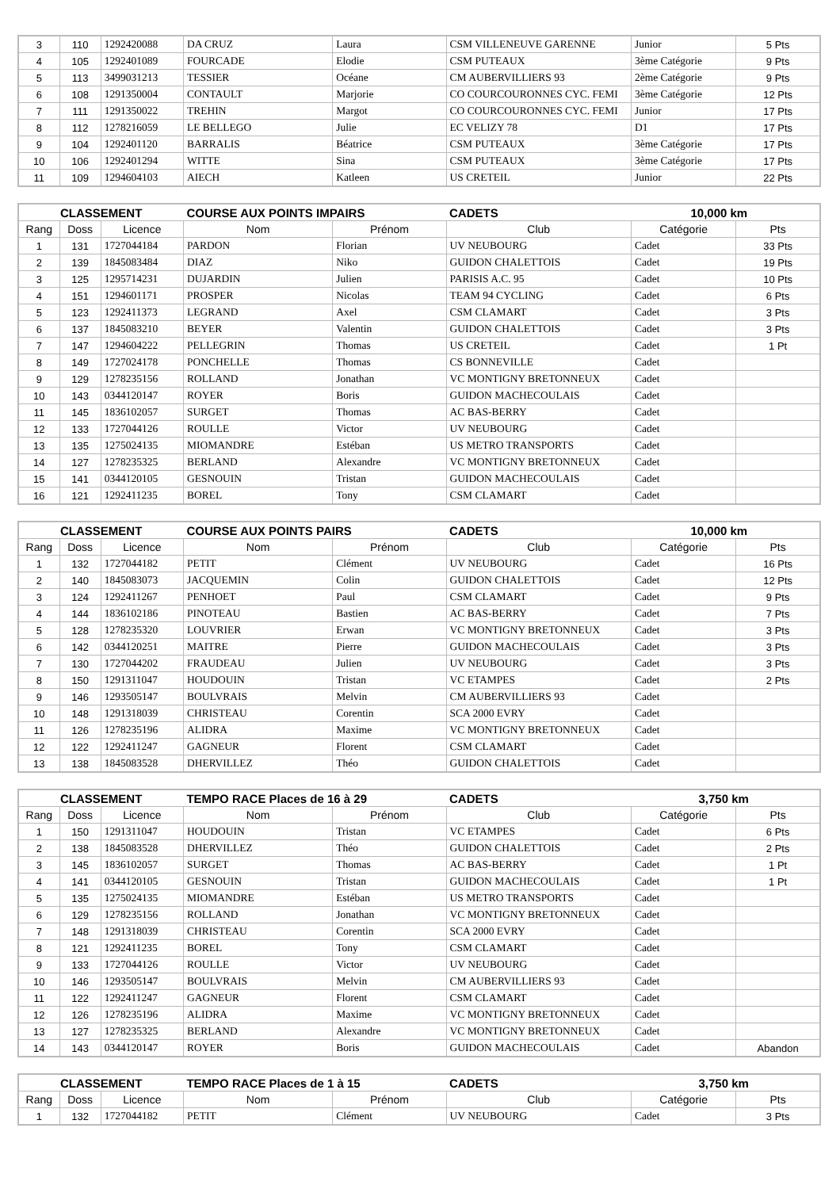| 3 | 110 | 1292420088 | DA CRUZ | Laura | CSM VILLENEUVE GARENNE | Junior | 5 Pts |
| 4 | 105 | 1292401089 | FOURCADE | Elodie | CSM PUTEAUX | 3ème Catégorie | 9 Pts |
| 5 | 113 | 3499031213 | TESSIER | Océane | CM AUBERVILLIERS 93 | 2ème Catégorie | 9 Pts |
| 6 | 108 | 1291350004 | CONTAULT | Marjorie | CO COURCOURONNES CYC. FEMI | 3ème Catégorie | 12 Pts |
| 7 | 111 | 1291350022 | TREHIN | Margot | CO COURCOURONNES CYC. FEMI | Junior | 17 Pts |
| 8 | 112 | 1278216059 | LE BELLEGO | Julie | EC VELIZY 78 | D1 | 17 Pts |
| 9 | 104 | 1292401120 | BARRALIS | Béatrice | CSM PUTEAUX | 3ème Catégorie | 17 Pts |
| 10 | 106 | 1292401294 | WITTE | Sina | CSM PUTEAUX | 3ème Catégorie | 17 Pts |
| 11 | 109 | 1294604103 | AIECH | Katleen | US CRETEIL | Junior | 22 Pts |
| CLASSEMENT | | | COURSE AUX POINTS IMPAIRS | | CADETS | 10,000 km | |
| Rang | Doss | Licence | Nom | Prénom | Club | Catégorie | Pts |
| 1 | 131 | 1727044184 | PARDON | Florian | UV NEUBOURG | Cadet | 33 Pts |
| 2 | 139 | 1845083484 | DIAZ | Niko | GUIDON CHALETTOIS | Cadet | 19 Pts |
| 3 | 125 | 1295714231 | DUJARDIN | Julien | PARISIS A.C. 95 | Cadet | 10 Pts |
| 4 | 151 | 1294601171 | PROSPER | Nicolas | TEAM 94 CYCLING | Cadet | 6 Pts |
| 5 | 123 | 1292411373 | LEGRAND | Axel | CSM CLAMART | Cadet | 3 Pts |
| 6 | 137 | 1845083210 | BEYER | Valentin | GUIDON CHALETTOIS | Cadet | 3 Pts |
| 7 | 147 | 1294604222 | PELLEGRIN | Thomas | US CRETEIL | Cadet | 1 Pt |
| 8 | 149 | 1727024178 | PONCHELLE | Thomas | CS BONNEVILLE | Cadet | |
| 9 | 129 | 1278235156 | ROLLAND | Jonathan | VC MONTIGNY BRETONNEUX | Cadet | |
| 10 | 143 | 0344120147 | ROYER | Boris | GUIDON MACHECOULAIS | Cadet | |
| 11 | 145 | 1836102057 | SURGET | Thomas | AC BAS-BERRY | Cadet | |
| 12 | 133 | 1727044126 | ROULLE | Victor | UV NEUBOURG | Cadet | |
| 13 | 135 | 1275024135 | MIOMANDRE | Estéban | US METRO TRANSPORTS | Cadet | |
| 14 | 127 | 1278235325 | BERLAND | Alexandre | VC MONTIGNY BRETONNEUX | Cadet | |
| 15 | 141 | 0344120105 | GESNOUIN | Tristan | GUIDON MACHECOULAIS | Cadet | |
| 16 | 121 | 1292411235 | BOREL | Tony | CSM CLAMART | Cadet | |
| CLASSEMENT | | | COURSE AUX POINTS PAIRS | | CADETS | 10,000 km | |
| Rang | Doss | Licence | Nom | Prénom | Club | Catégorie | Pts |
| 1 | 132 | 1727044182 | PETIT | Clément | UV NEUBOURG | Cadet | 16 Pts |
| 2 | 140 | 1845083073 | JACQUEMIN | Colin | GUIDON CHALETTOIS | Cadet | 12 Pts |
| 3 | 124 | 1292411267 | PENHOET | Paul | CSM CLAMART | Cadet | 9 Pts |
| 4 | 144 | 1836102186 | PINOTEAU | Bastien | AC BAS-BERRY | Cadet | 7 Pts |
| 5 | 128 | 1278235320 | LOUVRIER | Erwan | VC MONTIGNY BRETONNEUX | Cadet | 3 Pts |
| 6 | 142 | 0344120251 | MAITRE | Pierre | GUIDON MACHECOULAIS | Cadet | 3 Pts |
| 7 | 130 | 1727044202 | FRAUDEAU | Julien | UV NEUBOURG | Cadet | 3 Pts |
| 8 | 150 | 1291311047 | HOUDOUIN | Tristan | VC ETAMPES | Cadet | 2 Pts |
| 9 | 146 | 1293505147 | BOULVRAIS | Melvin | CM AUBERVILLIERS 93 | Cadet | |
| 10 | 148 | 1291318039 | CHRISTEAU | Corentin | SCA 2000 EVRY | Cadet | |
| 11 | 126 | 1278235196 | ALIDRA | Maxime | VC MONTIGNY BRETONNEUX | Cadet | |
| 12 | 122 | 1292411247 | GAGNEUR | Florent | CSM CLAMART | Cadet | |
| 13 | 138 | 1845083528 | DHERVILLEZ | Théo | GUIDON CHALETTOIS | Cadet | |
| CLASSEMENT | | | TEMPO RACE Places de 16 à 29 | | CADETS | 3,750 km | |
| Rang | Doss | Licence | Nom | Prénom | Club | Catégorie | Pts |
| 1 | 150 | 1291311047 | HOUDOUIN | Tristan | VC ETAMPES | Cadet | 6 Pts |
| 2 | 138 | 1845083528 | DHERVILLEZ | Théo | GUIDON CHALETTOIS | Cadet | 2 Pts |
| 3 | 145 | 1836102057 | SURGET | Thomas | AC BAS-BERRY | Cadet | 1 Pt |
| 4 | 141 | 0344120105 | GESNOUIN | Tristan | GUIDON MACHECOULAIS | Cadet | 1 Pt |
| 5 | 135 | 1275024135 | MIOMANDRE | Estéban | US METRO TRANSPORTS | Cadet | |
| 6 | 129 | 1278235156 | ROLLAND | Jonathan | VC MONTIGNY BRETONNEUX | Cadet | |
| 7 | 148 | 1291318039 | CHRISTEAU | Corentin | SCA 2000 EVRY | Cadet | |
| 8 | 121 | 1292411235 | BOREL | Tony | CSM CLAMART | Cadet | |
| 9 | 133 | 1727044126 | ROULLE | Victor | UV NEUBOURG | Cadet | |
| 10 | 146 | 1293505147 | BOULVRAIS | Melvin | CM AUBERVILLIERS 93 | Cadet | |
| 11 | 122 | 1292411247 | GAGNEUR | Florent | CSM CLAMART | Cadet | |
| 12 | 126 | 1278235196 | ALIDRA | Maxime | VC MONTIGNY BRETONNEUX | Cadet | |
| 13 | 127 | 1278235325 | BERLAND | Alexandre | VC MONTIGNY BRETONNEUX | Cadet | |
| 14 | 143 | 0344120147 | ROYER | Boris | GUIDON MACHECOULAIS | Cadet | Abandon |
| CLASSEMENT | | | TEMPO RACE Places de 1 à 15 | | CADETS | 3,750 km | |
| Rang | Doss | Licence | Nom | Prénom | Club | Catégorie | Pts |
| 1 | 132 | 1727044182 | PETIT | Clément | UV NEUBOURG | Cadet | 3 Pts |